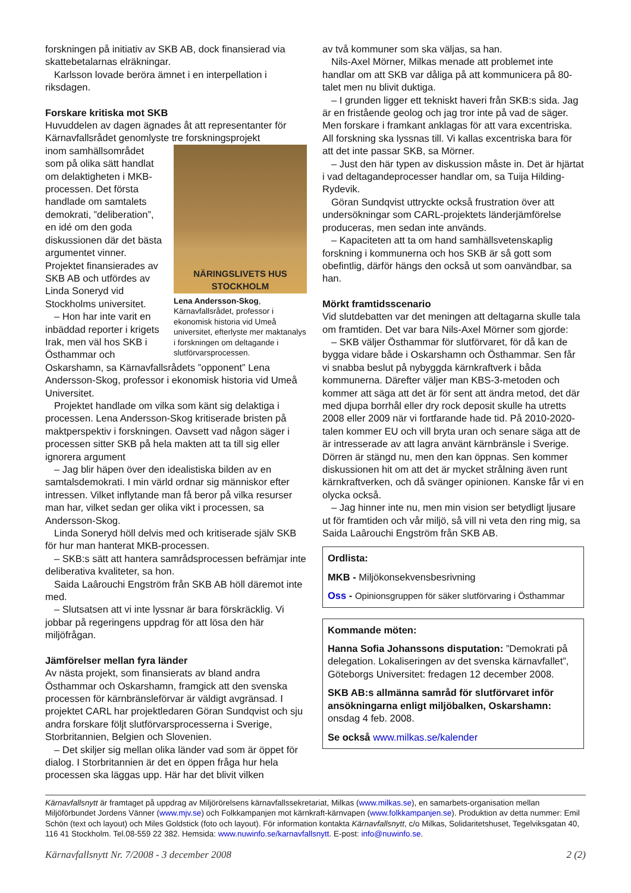forskningen på initiativ av SKB AB, dock finansierad via skattebetalarnas elräkningar.
Karlsson lovade beröra ämnet i en interpellation i riksdagen.
Forskare kritiska mot SKB
Huvuddelen av dagen ägnades åt att representanter för Kärnavfallsrådet genomlyste tre forskningsprojekt
NÄRINGSLIVETS HUS
STOCKHOLM
Lena Andersson-Skog, Kärnavfallsrådet, professor i ekonomisk historia vid Umeå universitet, efterlyste mer maktanalys i forskningen om deltagande i slutförvarsprocessen.
inom samhällsområdet som på olika sätt handlat om delaktigheten i MKB-processen. Det första handlade om samtalets demokrati, ”deliberation”, en idé om den goda diskussionen där det bästa argumentet vinner. Projektet finansierades av SKB AB och utfördes av Linda Soneryd vid Stockholms universitet.
– Hon har inte varit en inbäddad reporter i krigets Irak, men väl hos SKB i Östhammar och Oskarshamn, sa Kärnavfallsrådets ”opponent” Lena Andersson-Skog, professor i ekonomisk historia vid Umeå Universitet.
Projektet handlade om vilka som känt sig delaktiga i processen. Lena Andersson-Skog kritiserade bristen på maktperspektiv i forskningen. Oavsett vad någon säger i processen sitter SKB på hela makten att ta till sig eller ignorera argument
– Jag blir häpen över den idealistiska bilden av en samtalsdemokrati. I min värld ordnar sig människor efter intressen. Vilket inflytande man få beror på vilka resurser man har, vilket sedan ger olika vikt i processen, sa Andersson-Skog.
Linda Soneryd höll delvis med och kritiserade själv SKB för hur man hanterat MKB-processen.
– SKB:s sätt att hantera samrådsprocessen befrämjar inte deliberativa kvaliteter, sa hon.
Saida Laârouchi Engström från SKB AB höll däremot inte med.
– Slutsatsen att vi inte lyssnar är bara förskräcklig. Vi jobbar på regeringens uppdrag för att lösa den här miljöfrågan.
Jämförelser mellan fyra länder
Av nästa projekt, som finansierats av bland andra Östhammar och Oskarshamn, framgick att den svenska processen för kärnbränsleförvar är väldigt avgränsad. I projektet CARL har projektledaren Göran Sundqvist och sju andra forskare följt slutförvarsprocesserna i Sverige, Storbritannien, Belgien och Slovenien.
– Det skiljer sig mellan olika länder vad som är öppet för dialog. I Storbritannien är det en öppen fråga hur hela processen ska läggas upp. Här har det blivit vilken
av två kommuner som ska väljas, sa han.
Nils-Axel Mörner, Milkas menade att problemet inte handlar om att SKB var dåliga på att kommunicera på 80-talet men nu blivit duktiga.
– I grunden ligger ett tekniskt haveri från SKB:s sida. Jag är en fristående geolog och jag tror inte på vad de säger. Men forskare i framkant anklagas för att vara excentriska. All forskning ska lyssnas till. Vi kallas excentriska bara för att det inte passar SKB, sa Mörner.
– Just den här typen av diskussion måste in. Det är hjärtat i vad deltagandeprocesser handlar om, sa Tuija Hilding-Rydevik.
Göran Sundqvist uttryckte också frustration över att undersökningar som CARL-projektets länderjämförelse produceras, men sedan inte används.
– Kapaciteten att ta om hand samhällsvetenskaplig forskning i kommunerna och hos SKB är så gott som obefintlig, därför hängs den också ut som oanvändbar, sa han.
Mörkt framtidsscenario
Vid slutdebatten var det meningen att deltagarna skulle tala om framtiden. Det var bara Nils-Axel Mörner som gjorde:
– SKB väljer Östhammar för slutförvaret, för då kan de bygga vidare både i Oskarshamn och Östhammar. Sen får vi snabba beslut på nybyggda kärnkraftverk i båda kommunerna. Därefter väljer man KBS-3-metoden och kommer att säga att det är för sent att ändra metod, det där med djupa borrhål eller dry rock deposit skulle ha utretts 2008 eller 2009 när vi fortfarande hade tid. På 2010-2020-talen kommer EU och vill bryta uran och senare säga att de är intresserade av att lagra använt kärnbränsle i Sverige. Dörren är stängd nu, men den kan öppnas. Sen kommer diskussionen hit om att det är mycket strålning även runt kärnkraftverken, och då svänger opinionen. Kanske får vi en olycka också.
– Jag hinner inte nu, men min vision ser betydligt ljusare ut för framtiden och vår miljö, så vill ni veta den ring mig, sa Saida Laârouchi Engström från SKB AB.
Ordlista:
MKB - Miljökonsekvensbesrivning
Oss - Opinionsgruppen för säker slutförvaring i Östhammar
Kommande möten:
Hanna Sofia Johanssons disputation: ”Demokrati på delegation. Lokaliseringen av det svenska kärnavfallet”, Göteborgs Universitet: fredagen 12 december 2008.
SKB AB:s allmänna samråd för slutförvaret inför ansökningarna enligt miljöbalken, Oskarshamn: onsdag 4 feb. 2008.
Se också www.milkas.se/kalender
Kärnavfallsnytt är framtaget på uppdrag av Miljörörelsens kärnavfallssekretariat, Milkas (www.milkas.se), en samarbets-organisation mellan Miljöförbundet Jordens Vänner (www.mjv.se) och Folkkampanjen mot kärnkraft-kärnvapen (www.folkkampanjen.se). Produktion av detta nummer: Emil Schön (text och layout) och Miles Goldstick (foto och layout). För information kontakta Kärnavfallsnytt, c/o Milkas, Solidaritetshuset, Tegelviksgatan 40, 116 41 Stockholm. Tel.08-559 22 382. Hemsida: www.nuwinfo.se/karnavfallsnytt. E-post: info@nuwinfo.se.
Kärnavfallsnytt Nr. 7/2008 - 3 december 2008 2 (2)